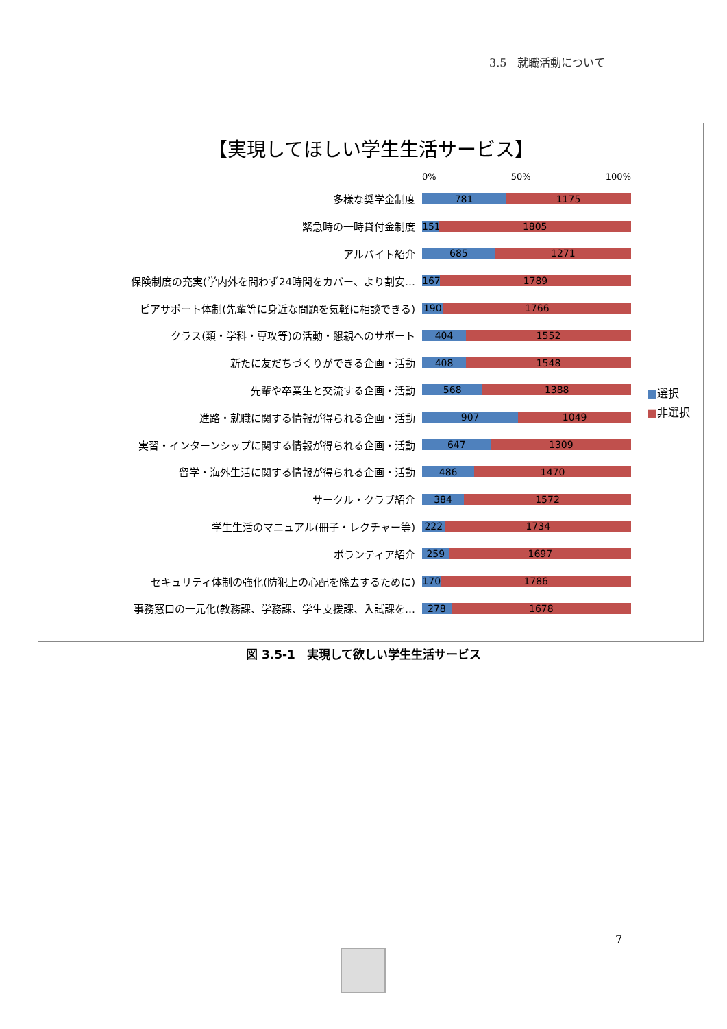3.5　就職活動について
【実現してほしい学生生活サービス】
0% 50% 100%
多様な奨学金制度
781 1175
緊急時の一時貸付金制度
151 1805
アルバイト紹介
685 1271
保険制度の充実(学内外を問わず24時間をカバー、より割安…
167 1789
ピアサポート体制(先輩等に身近な問題を気軽に相談できる)
190 1766
クラス(類・学科・専攻等)の活動・懇親へのサポート
404 1552
新たに友だちづくりができる企画・活動
408 1548
先輩や卒業生と交流する企画・活動
568 1388
進路・就職に関する情報が得られる企画・活動
907 1049
実習・インターンシップに関する情報が得られる企画・活動
647 1309
留学・海外生活に関する情報が得られる企画・活動
486 1470
サークル・クラブ紹介
384 1572
学生生活のマニュアル(冊子・レクチャー等)
222 1734
ボランティア紹介
259 1697
セキュリティ体制の強化(防犯上の心配を除去するために)
170 1786
事務窓口の一元化(教務課、学務課、学生支援課、入試課を…
278 1678
■選択
■非選択
図 3.5-1　実現して欲しい学生生活サービス
7